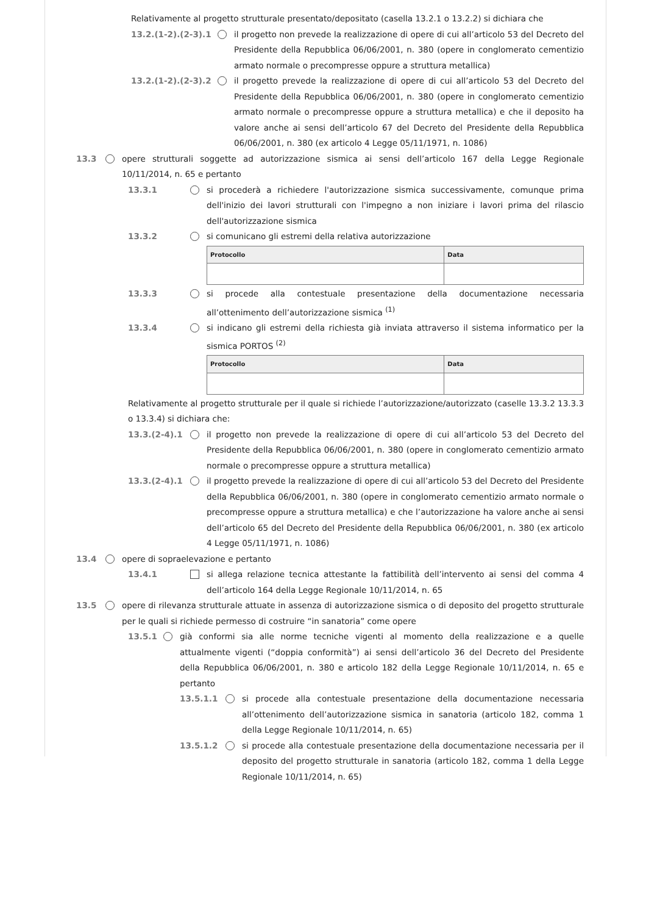Relativamente al progetto strutturale presentato/depositato (casella 13.2.1 o 13.2.2) si dichiara che
13.2.(1-2).(2-3).1
il progetto non prevede la realizzazione di opere di cui all’articolo 53 del Decreto del Presidente della Repubblica 06/06/2001, n. 380 (opere in conglomerato cementizio armato normale o precompresse oppure a struttura metallica)
13.2.(1-2).(2-3).2
il progetto prevede la realizzazione di opere di cui all’articolo 53 del Decreto del Presidente della Repubblica 06/06/2001, n. 380 (opere in conglomerato cementizio armato normale o precompresse oppure a struttura metallica) e che il deposito ha valore anche ai sensi dell’articolo 67 del Decreto del Presidente della Repubblica 06/06/2001, n. 380 (ex articolo 4 Legge 05/11/1971, n. 1086)
13.3 opere strutturali soggette ad autorizzazione sismica ai sensi dell’articolo 167 della Legge Regionale 10/11/2014, n. 65 e pertanto
13.3.1 si procederà a richiedere l'autorizzazione sismica successivamente, comunque prima dell'inizio dei lavori strutturali con l'impegno a non iniziare i lavori prima del rilascio dell'autorizzazione sismica
13.3.2 si comunicano gli estremi della relativa autorizzazione
| Protocollo | Data |
| --- | --- |
13.3.3 si procede alla contestuale presentazione della documentazione necessaria all’ottenimento dell’autorizzazione sismica <sup>(1)</sup>
13.3.4 si indicano gli estremi della richiesta già inviata attraverso il sistema informatico per la sismica PORTOS <sup>(2)</sup>
| Protocollo | Data |
| --- | --- |
Relativamente al progetto strutturale per il quale si richiede l’autorizzazione/autorizzato (caselle 13.3.2 13.3.3 o 13.3.4) si dichiara che:
13.3.(2-4).1 il progetto non prevede la realizzazione di opere di cui all’articolo 53 del Decreto del Presidente della Repubblica 06/06/2001, n. 380 (opere in conglomerato cementizio armato normale o precompresse oppure a struttura metallica)
13.3.(2-4).1 il progetto prevede la realizzazione di opere di cui all’articolo 53 del Decreto del Presidente della Repubblica 06/06/2001, n. 380 (opere in conglomerato cementizio armato normale o precompresse oppure a struttura metallica) e che l’autorizzazione ha valore anche ai sensi dell’articolo 65 del Decreto del Presidente della Repubblica 06/06/2001, n. 380 (ex articolo 4 Legge 05/11/1971, n. 1086)
13.4 opere di sopraelevazione e pertanto
13.4.1 si allega relazione tecnica attestante la fattibilità dell’intervento ai sensi del comma 4 dell’articolo 164 della Legge Regionale 10/11/2014, n. 65
13.5 opere di rilevanza strutturale attuate in assenza di autorizzazione sismica o di deposito del progetto strutturale per le quali si richiede permesso di costruire “in sanatoria” come opere
13.5.1 già conformi sia alle norme tecniche vigenti al momento della realizzazione e a quelle attualmente vigenti (“doppia conformità”) ai sensi dell’articolo 36 del Decreto del Presidente della Repubblica 06/06/2001, n. 380 e articolo 182 della Legge Regionale 10/11/2014, n. 65 e pertanto
13.5.1.1 si procede alla contestuale presentazione della documentazione necessaria all’ottenimento dell’autorizzazione sismica in sanatoria (articolo 182, comma 1 della Legge Regionale 10/11/2014, n. 65)
13.5.1.2 si procede alla contestuale presentazione della documentazione necessaria per il deposito del progetto strutturale in sanatoria (articolo 182, comma 1 della Legge Regionale 10/11/2014, n. 65)